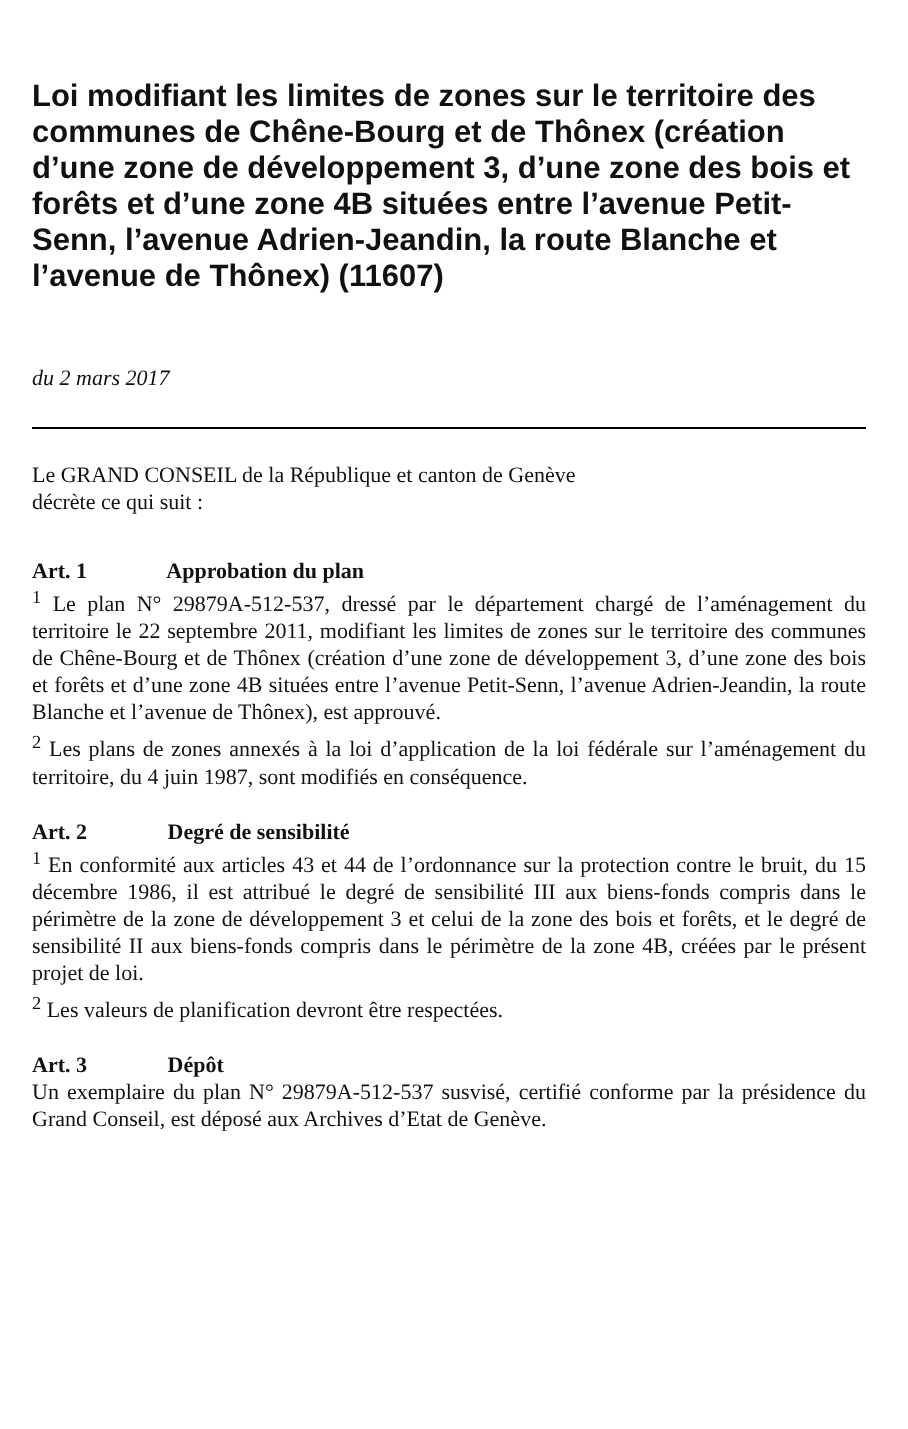Loi modifiant les limites de zones sur le territoire des communes de Chêne-Bourg et de Thônex (création d’une zone de développement 3, d’une zone des bois et forêts et d’une zone 4B situées entre l’avenue Petit-Senn, l’avenue Adrien-Jeandin, la route Blanche et l’avenue de Thônex) (11607)
du 2 mars 2017
Le GRAND CONSEIL de la République et canton de Genève
décrète ce qui suit :
Art. 1 Approbation du plan
<sup>1</sup> Le plan N° 29879A-512-537, dressé par le département chargé de l’aménagement du territoire le 22 septembre 2011, modifiant les limites de zones sur le territoire des communes de Chêne-Bourg et de Thônex (création d’une zone de développement 3, d’une zone des bois et forêts et d’une zone 4B situées entre l’avenue Petit-Senn, l’avenue Adrien-Jeandin, la route Blanche et l’avenue de Thônex), est approuvé.
<sup>2</sup> Les plans de zones annexés à la loi d’application de la loi fédérale sur l’aménagement du territoire, du 4 juin 1987, sont modifiés en conséquence.
Art. 2 Degré de sensibilité
<sup>1</sup> En conformité aux articles 43 et 44 de l’ordonnance sur la protection contre le bruit, du 15 décembre 1986, il est attribué le degré de sensibilité III aux biens-fonds compris dans le périmètre de la zone de développement 3 et celui de la zone des bois et forêts, et le degré de sensibilité II aux biens-fonds compris dans le périmètre de la zone 4B, créées par le présent projet de loi.
<sup>2</sup> Les valeurs de planification devront être respectées.
Art. 3 Dépôt
Un exemplaire du plan N° 29879A-512-537 susvisé, certifié conforme par la présidence du Grand Conseil, est déposé aux Archives d’Etat de Genève.